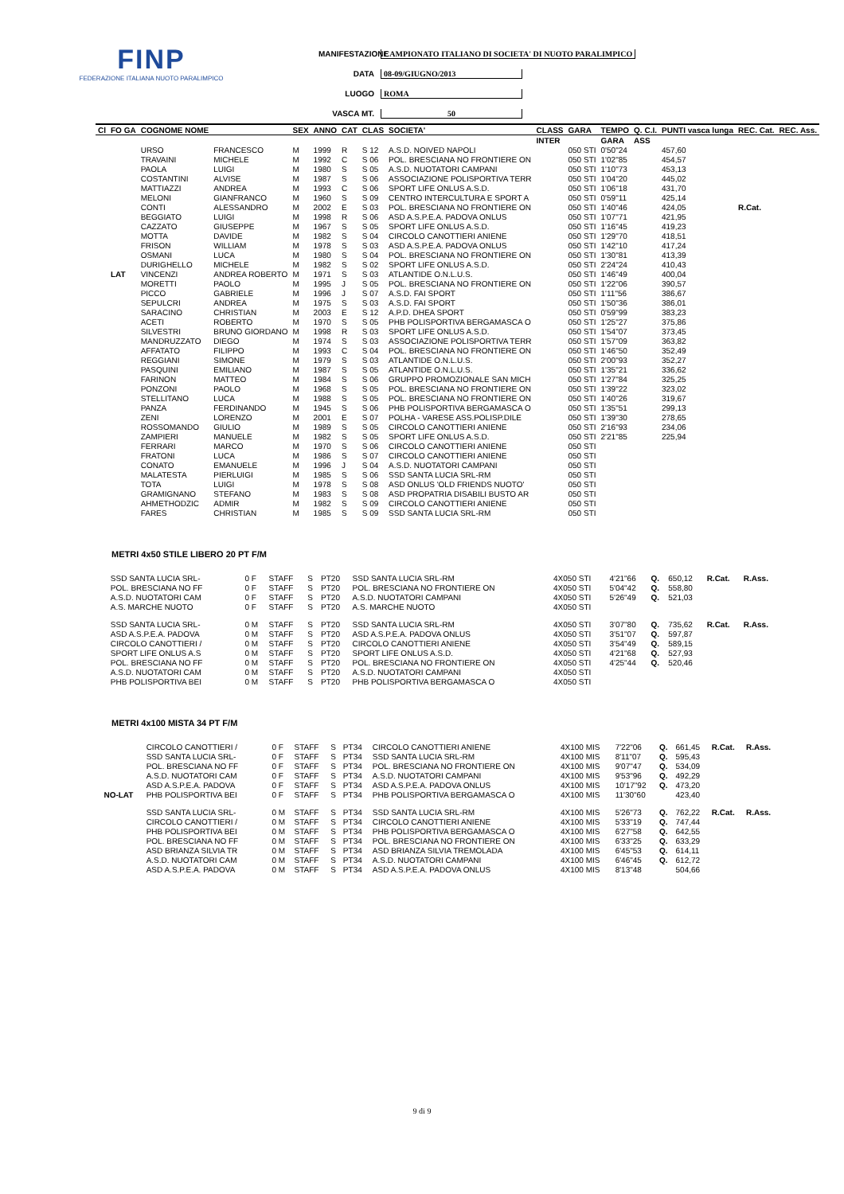FINP
FEDERAZIONE ITALIANA NUOTO PARALIMPICO
MANIFESTAZIONE CAMPIONATO ITALIANO DI SOCIETA' DI NUOTO PARALIMPICO
DATA 08-09/GIUGNO/2013
LUOGO ROMA
VASCA MT. 50
| Cl | FO GA | COGNOME NOME | | SEX | ANNO | CAT | CLAS | SOCIETA' | CLASS | GARA | TEMPO | Q. C.I. | PUNTI vasca lunga | REC. Cat. | REC. Ass. |
| --- | --- | --- | --- | --- | --- | --- | --- | --- | --- | --- | --- | --- | --- | --- | --- |
| | | | | | | | | | INTER | | GARA | ASS | | | |
| | | URSO | FRANCESCO | M | 1999 | R | S 12 | A.S.D. NOIVED NAPOLI | | 050 STI | 0'50"24 | | 457,60 | | |
| | | TRAVAINI | MICHELE | M | 1992 | C | S 06 | POL. BRESCIANA NO FRONTIERE ON | | 050 STI | 1'02"85 | | 454,57 | | |
| | | PAOLA | LUIGI | M | 1980 | S | S 05 | A.S.D. NUOTATORI CAMPANI | | 050 STI | 1'10"73 | | 453,13 | | |
| | | COSTANTINI | ALVISE | M | 1987 | S | S 06 | ASSOCIAZIONE POLISPORTIVA TERR | | 050 STI | 1'04"20 | | 445,02 | | |
| | | MATTIAZZI | ANDREA | M | 1993 | C | S 06 | SPORT LIFE ONLUS A.S.D. | | 050 STI | 1'06"18 | | 431,70 | | |
| | | MELONI | GIANFRANCO | M | 1960 | S | S 09 | CENTRO INTERCULTURA E SPORT A | | 050 STI | 0'59"11 | | 425,14 | | |
| | | CONTI | ALESSANDRO | M | 2002 | E | S 03 | POL. BRESCIANA NO FRONTIERE ON | | 050 STI | 1'40"46 | | 424,05 | R.Cat. | |
| | | BEGGIATO | LUIGI | M | 1998 | R | S 06 | ASD A.S.P.E.A. PADOVA ONLUS | | 050 STI | 1'07"71 | | 421,95 | | |
| | | CAZZATO | GIUSEPPE | M | 1967 | S | S 05 | SPORT LIFE ONLUS A.S.D. | | 050 STI | 1'16"45 | | 419,23 | | |
| | | MOTTA | DAVIDE | M | 1982 | S | S 04 | CIRCOLO CANOTTIERI ANIENE | | 050 STI | 1'29"70 | | 418,51 | | |
| | | FRISON | WILLIAM | M | 1978 | S | S 03 | ASD A.S.P.E.A. PADOVA ONLUS | | 050 STI | 1'42"10 | | 417,24 | | |
| | | OSMANI | LUCA | M | 1980 | S | S 04 | POL. BRESCIANA NO FRONTIERE ON | | 050 STI | 1'30"81 | | 413,39 | | |
| | | DURIGHELLO | MICHELE | M | 1982 | S | S 02 | SPORT LIFE ONLUS A.S.D. | | 050 STI | 2'24"24 | | 410,43 | | |
| | LAT | VINCENZI | ANDREA ROBERTO | M | 1971 | S | S 03 | ATLANTIDE O.N.L.U.S. | | 050 STI | 1'46"49 | | 400,04 | | |
| | | MORETTI | PAOLO | M | 1995 | J | S 05 | POL. BRESCIANA NO FRONTIERE ON | | 050 STI | 1'22"06 | | 390,57 | | |
| | | PICCO | GABRIELE | M | 1996 | J | S 07 | A.S.D. FAI SPORT | | 050 STI | 1'11"56 | | 386,67 | | |
| | | SEPULCRI | ANDREA | M | 1975 | S | S 03 | A.S.D. FAI SPORT | | 050 STI | 1'50"36 | | 386,01 | | |
| | | SARACINO | CHRISTIAN | M | 2003 | E | S 12 | A.P.D. DHEA SPORT | | 050 STI | 0'59"99 | | 383,23 | | |
| | | ACETI | ROBERTO | M | 1970 | S | S 05 | PHB POLISPORTIVA BERGAMASCA O | | 050 STI | 1'25"27 | | 375,86 | | |
| | | SILVESTRI | BRUNO GIORDANO | M | 1998 | R | S 03 | SPORT LIFE ONLUS A.S.D. | | 050 STI | 1'54"07 | | 373,45 | | |
| | | MANDRUZZATO | DIEGO | M | 1974 | S | S 03 | ASSOCIAZIONE POLISPORTIVA TERR | | 050 STI | 1'57"09 | | 363,82 | | |
| | | AFFATATO | FILIPPO | M | 1993 | C | S 04 | POL. BRESCIANA NO FRONTIERE ON | | 050 STI | 1'46"50 | | 352,49 | | |
| | | REGGIANI | SIMONE | M | 1979 | S | S 03 | ATLANTIDE O.N.L.U.S. | | 050 STI | 2'00"93 | | 352,27 | | |
| | | PASQUINI | EMILIANO | M | 1987 | S | S 05 | ATLANTIDE O.N.L.U.S. | | 050 STI | 1'35"21 | | 336,62 | | |
| | | FARINON | MATTEO | M | 1984 | S | S 06 | GRUPPO PROMOZIONALE SAN MICH | | 050 STI | 1'27"84 | | 325,25 | | |
| | | PONZONI | PAOLO | M | 1968 | S | S 05 | POL. BRESCIANA NO FRONTIERE ON | | 050 STI | 1'39"22 | | 323,02 | | |
| | | STELLITANO | LUCA | M | 1988 | S | S 05 | POL. BRESCIANA NO FRONTIERE ON | | 050 STI | 1'40"26 | | 319,67 | | |
| | | PANZA | FERDINANDO | M | 1945 | S | S 06 | PHB POLISPORTIVA BERGAMASCA O | | 050 STI | 1'35"51 | | 299,13 | | |
| | | ZENI | LORENZO | M | 2001 | E | S 07 | POLHA - VARESE ASS.POLISP.DILE | | 050 STI | 1'39"30 | | 278,65 | | |
| | | ROSSOMANDO | GIULIO | M | 1989 | S | S 05 | CIRCOLO CANOTTIERI ANIENE | | 050 STI | 2'16"93 | | 234,06 | | |
| | | ZAMPIERI | MANUELE | M | 1982 | S | S 05 | SPORT LIFE ONLUS A.S.D. | | 050 STI | 2'21"85 | | 225,94 | | |
| | | FERRARI | MARCO | M | 1970 | S | S 06 | CIRCOLO CANOTTIERI ANIENE | | 050 STI | | | | | |
| | | FRATONI | LUCA | M | 1986 | S | S 07 | CIRCOLO CANOTTIERI ANIENE | | 050 STI | | | | | |
| | | CONATO | EMANUELE | M | 1996 | J | S 04 | A.S.D. NUOTATORI CAMPANI | | 050 STI | | | | | |
| | | MALATESTA | PIERLUIGI | M | 1985 | S | S 06 | SSD SANTA LUCIA SRL-RM | | 050 STI | | | | | |
| | | TOTA | LUIGI | M | 1978 | S | S 08 | ASD ONLUS 'OLD FRIENDS NUOTO' | | 050 STI | | | | | |
| | | GRAMIGNANO | STEFANO | M | 1983 | S | S 08 | ASD PROPATRIA DISABILI BUSTO AR | | 050 STI | | | | | |
| | | AHMETHODZIC | ADMIR | M | 1982 | S | S 09 | CIRCOLO CANOTTIERI ANIENE | | 050 STI | | | | | |
| | | FARES | CHRISTIAN | M | 1985 | S | S 09 | SSD SANTA LUCIA SRL-RM | | 050 STI | | | | | |
METRI 4x50 STILE LIBERO 20 PT F/M
| | | SSD SANTA LUCIA SRL- | | 0 F | STAFF | S | PT20 | SSD SANTA LUCIA SRL-RM | | 4X050 STI | 4'21"66 | Q. | 650,12 | R.Cat. | R.Ass. |
| | | POL. BRESCIANA NO FF | | 0 F | STAFF | S | PT20 | POL. BRESCIANA NO FRONTIERE ON | | 4X050 STI | 5'04"42 | Q. | 558,80 | | |
| | | A.S.D. NUOTATORI CAM | | 0 F | STAFF | S | PT20 | A.S.D. NUOTATORI CAMPANI | | 4X050 STI | 5'26"49 | Q. | 521,03 | | |
| | | A.S. MARCHE NUOTO | | 0 F | STAFF | S | PT20 | A.S. MARCHE NUOTO | | 4X050 STI | | | | | |
| | | SSD SANTA LUCIA SRL- | | 0 M | STAFF | S | PT20 | SSD SANTA LUCIA SRL-RM | | 4X050 STI | 3'07"80 | Q. | 735,62 | R.Cat. | R.Ass. |
| | | ASD A.S.P.E.A. PADOVA | | 0 M | STAFF | S | PT20 | ASD A.S.P.E.A. PADOVA ONLUS | | 4X050 STI | 3'51"07 | Q. | 597,87 | | |
| | | CIRCOLO CANOTTIERI / | | 0 M | STAFF | S | PT20 | CIRCOLO CANOTTIERI ANIENE | | 4X050 STI | 3'54"49 | Q. | 589,15 | | |
| | | SPORT LIFE ONLUS A.S | | 0 M | STAFF | S | PT20 | SPORT LIFE ONLUS A.S.D. | | 4X050 STI | 4'21"68 | Q. | 527,93 | | |
| | | POL. BRESCIANA NO FF | | 0 M | STAFF | S | PT20 | POL. BRESCIANA NO FRONTIERE ON | | 4X050 STI | 4'25"44 | Q. | 520,46 | | |
| | | A.S.D. NUOTATORI CAM | | 0 M | STAFF | S | PT20 | A.S.D. NUOTATORI CAMPANI | | 4X050 STI | | | | | |
| | | PHB POLISPORTIVA BEI | | 0 M | STAFF | S | PT20 | PHB POLISPORTIVA BERGAMASCA O | | 4X050 STI | | | | | |
METRI 4x100 MISTA 34 PT F/M
| | | CIRCOLO CANOTTIERI / | | 0 F | STAFF | S | PT34 | CIRCOLO CANOTTIERI ANIENE | | 4X100 MIS | 7'22"06 | Q. | 661,45 | R.Cat. | R.Ass. |
| | | SSD SANTA LUCIA SRL- | | 0 F | STAFF | S | PT34 | SSD SANTA LUCIA SRL-RM | | 4X100 MIS | 8'11"07 | Q. | 595,43 | | |
| | | POL. BRESCIANA NO FF | | 0 F | STAFF | S | PT34 | POL. BRESCIANA NO FRONTIERE ON | | 4X100 MIS | 9'07"47 | Q. | 534,09 | | |
| | | A.S.D. NUOTATORI CAM | | 0 F | STAFF | S | PT34 | A.S.D. NUOTATORI CAMPANI | | 4X100 MIS | 9'53"96 | Q. | 492,29 | | |
| | | ASD A.S.P.E.A. PADOVA | | 0 F | STAFF | S | PT34 | ASD A.S.P.E.A. PADOVA ONLUS | | 4X100 MIS | 10'17"92 | Q. | 473,20 | | |
| | NO-LAT | PHB POLISPORTIVA BEI | | 0 F | STAFF | S | PT34 | PHB POLISPORTIVA BERGAMASCA O | | 4X100 MIS | 11'30"60 | | 423,40 | | |
| | | SSD SANTA LUCIA SRL- | | 0 M | STAFF | S | PT34 | SSD SANTA LUCIA SRL-RM | | 4X100 MIS | 5'26"73 | Q. | 762,22 | R.Cat. | R.Ass. |
| | | CIRCOLO CANOTTIERI / | | 0 M | STAFF | S | PT34 | CIRCOLO CANOTTIERI ANIENE | | 4X100 MIS | 5'33"19 | Q. | 747,44 | | |
| | | PHB POLISPORTIVA BEI | | 0 M | STAFF | S | PT34 | PHB POLISPORTIVA BERGAMASCA O | | 4X100 MIS | 6'27"58 | Q. | 642,55 | | |
| | | POL. BRESCIANA NO FF | | 0 M | STAFF | S | PT34 | POL. BRESCIANA NO FRONTIERE ON | | 4X100 MIS | 6'33"25 | Q. | 633,29 | | |
| | | ASD BRIANZA SILVIA TR | | 0 M | STAFF | S | PT34 | ASD BRIANZA SILVIA TREMOLADA | | 4X100 MIS | 6'45"53 | Q. | 614,11 | | |
| | | A.S.D. NUOTATORI CAM | | 0 M | STAFF | S | PT34 | A.S.D. NUOTATORI CAMPANI | | 4X100 MIS | 6'46"45 | Q. | 612,72 | | |
| | | ASD A.S.P.E.A. PADOVA | | 0 M | STAFF | S | PT34 | ASD A.S.P.E.A. PADOVA ONLUS | | 4X100 MIS | 8'13"48 | | 504,66 | | |
9 di 9